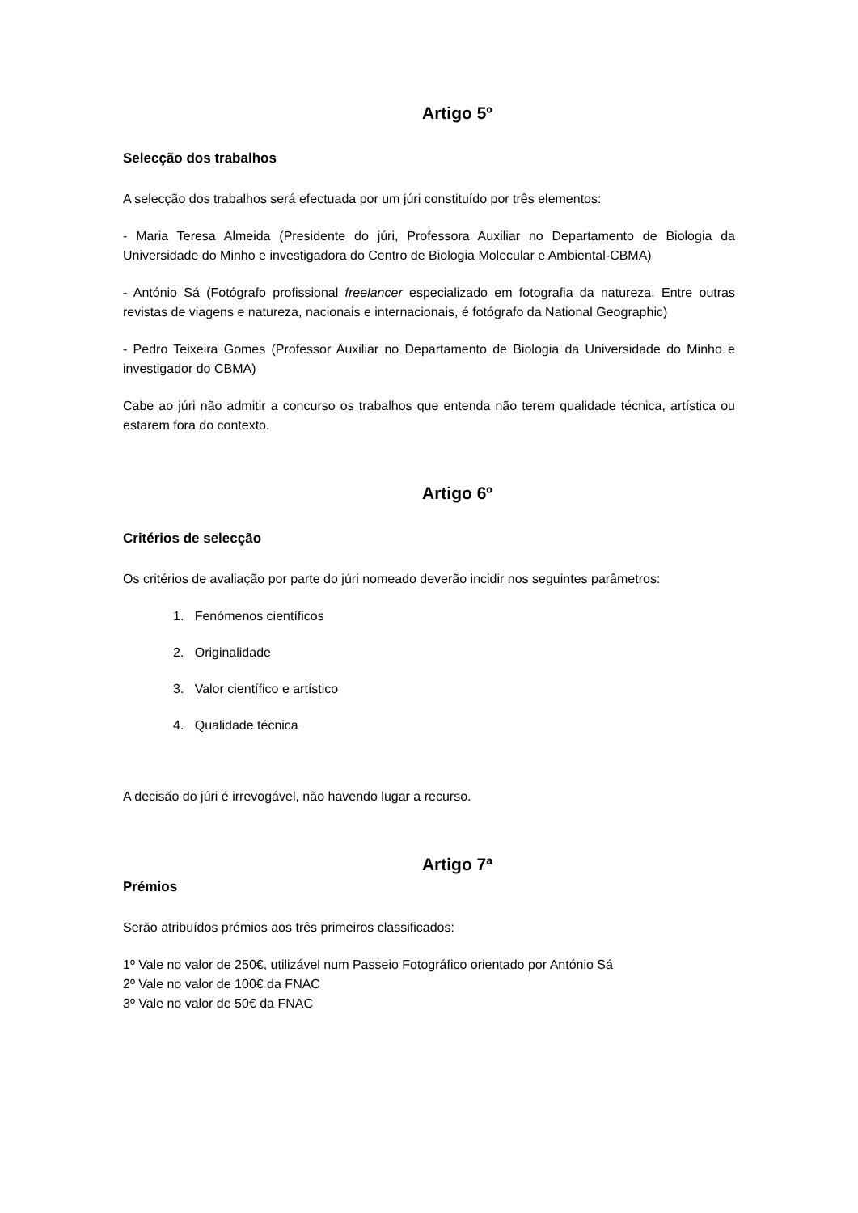Artigo 5º
Selecção dos trabalhos
A selecção dos trabalhos será efectuada por um júri constituído por três elementos:
- Maria Teresa Almeida (Presidente do júri, Professora Auxiliar no Departamento de Biologia da Universidade do Minho e investigadora do Centro de Biologia Molecular e Ambiental-CBMA)
- António Sá (Fotógrafo profissional freelancer especializado em fotografia da natureza. Entre outras revistas de viagens e natureza, nacionais e internacionais, é fotógrafo da National Geographic)
- Pedro Teixeira Gomes (Professor Auxiliar no Departamento de Biologia da Universidade do Minho e investigador do CBMA)
Cabe ao júri não admitir a concurso os trabalhos que entenda não terem qualidade técnica, artística ou estarem fora do contexto.
Artigo 6º
Critérios de selecção
Os critérios de avaliação por parte do júri nomeado deverão incidir nos seguintes parâmetros:
1. Fenómenos científicos
2. Originalidade
3. Valor científico e artístico
4. Qualidade técnica
A decisão do júri é irrevogável, não havendo lugar a recurso.
Artigo 7ª
Prémios
Serão atribuídos prémios aos três primeiros classificados:
1º Vale no valor de 250€, utilizável num Passeio Fotográfico orientado por António Sá
2º Vale no valor de 100€ da FNAC
3º Vale no valor de 50€ da FNAC